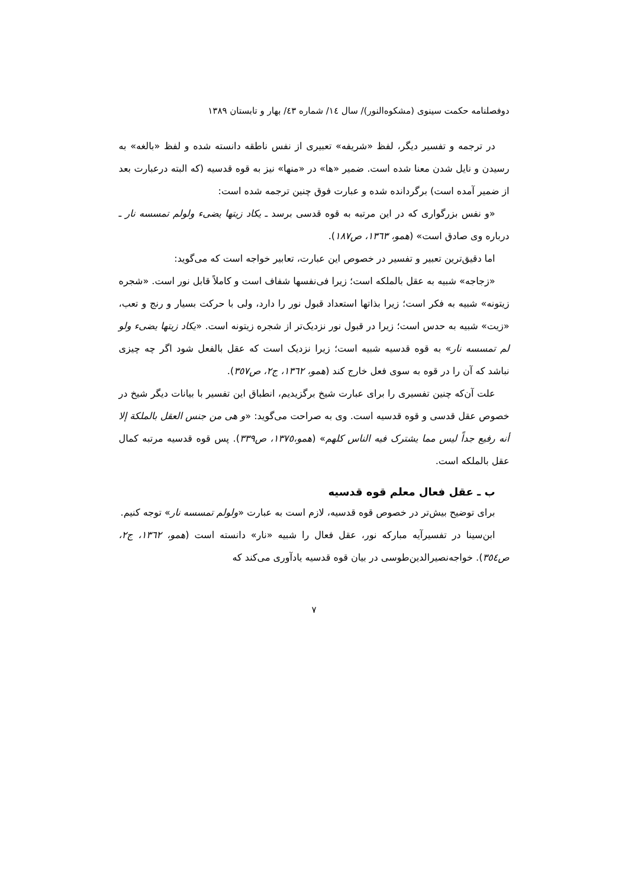دوفصلنامه حکمت سینوی (مشکوه‌النور)/ سال ١٤/ شماره ٤٣/ بهار و تابستان ١٣٨٩
در ترجمه و تفسیر دیگر، لفظ «شریفه» تعبیری از نفس ناطقه دانسته شده و لفظ «بالغه» به رسیدن و نایل شدن معنا شده است. ضمیر «ها» در «منها» نیز به قوه قدسیه (که البته درعبارت بعد از ضمیر آمده است) برگردانده شده و عبارت فوق چنین ترجمه شده است:
«و نفس بزرگواری که در این مرتبه به قوه قدسی برسد ـ یکاد زیتها یضیء ولولم تمسسه نار ـ درباره وی صادق است» (همو، ١٣٦٣، ص١٨٧).
اما دقیق‌ترین تعبیر و تفسیر در خصوص این عبارت، تعابیر خواجه است که می‌گوید:
«زجاجه» شبیه به عقل بالملکه است؛ زیرا فی‌نفسها شفاف است و کاملاً قابل نور است. «شجره زیتونه» شبیه به فکر است؛ زیرا بذاتها استعداد قبول نور را دارد، ولی با حرکت بسیار و رنج و تعب، «زیت» شبیه به حدس است؛ زیرا در قبول نور نزدیک‌تر از شجره زیتونه است. «یکاد زیتها یضیء ولو لم تمسسه نار» به قوه قدسیه شبیه است؛ زیرا نزدیک است که عقل بالفعل شود اگر چه چیزی نباشد که آن را در قوه به سوی فعل خارج کند (همو، ١٣٦٢، ج٢، ص٣٥٧).
علت آن‌که چنین تفسیری را برای عبارت شیخ برگزیدیم، انطباق این تفسیر با بیانات دیگر شیخ در خصوص عقل قدسی و قوه قدسیه است. وی به صراحت می‌گوید: «و هی من جنس العقل بالملکة إلا أنه رفیع جداً لیس مما یشترک فیه الناس کلهم» (همو،١٣٧٥، ص٣٣٩). پس قوه قدسیه مرتبه کمال عقل بالملکه است.
ب ـ عقل فعال معلم قوه قدسیه
برای توضیح بیش‌تر در خصوص قوه قدسیه، لازم است به عبارت «ولولم تمسسه نار» توجه کنیم.
ابن‌سینا در تفسیرآیه مبارکه نور، عقل فعال را شبیه «نار» دانسته است (همو، ١٣٦٢، ج٢، ص٣٥٤). خواجه‌نصیرالدین‌طوسی در بیان قوه قدسیه یادآوری می‌کند که
٧